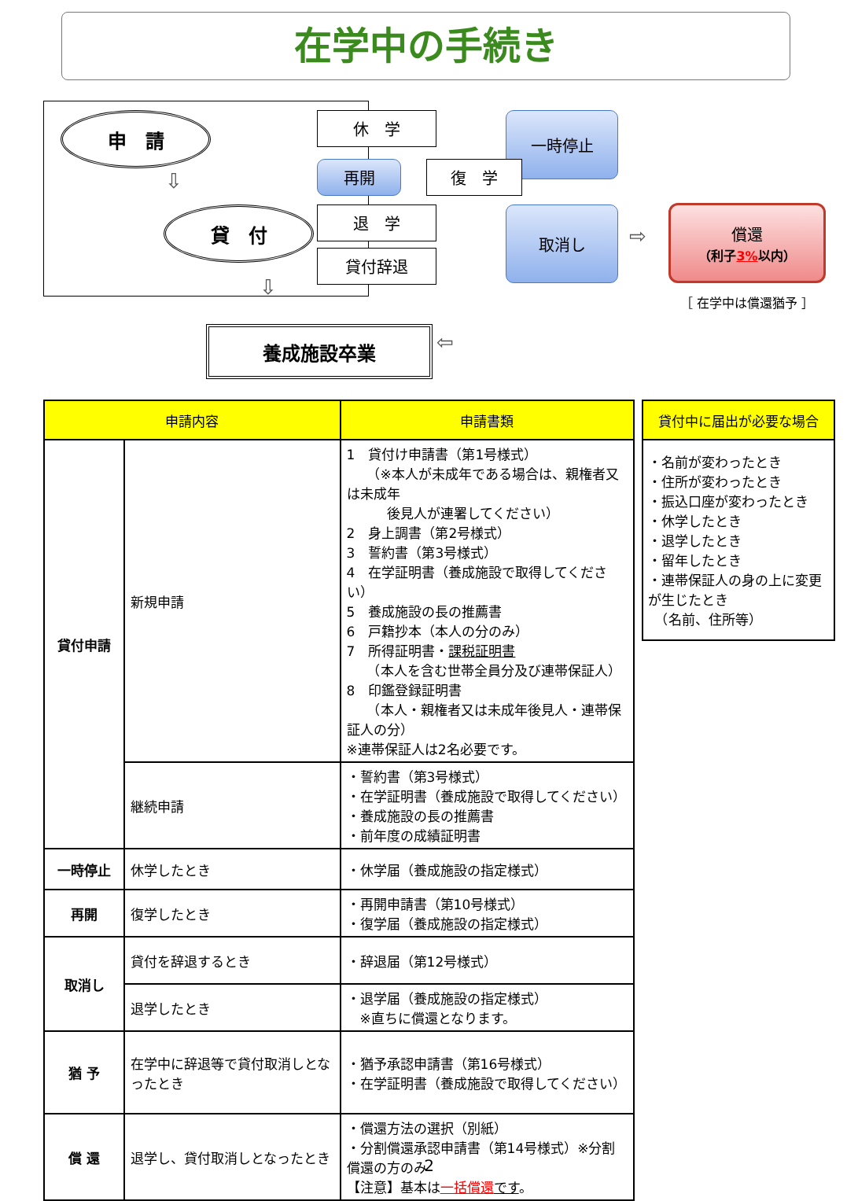在学中の手続き
申　請
⇩
貸　付
⇩
休　学 一時停止
再開 復　学
退　学
貸付辞退
取消し
⇨
償還
（利子3% 以内）
［ 在学中は償還猶予 ］
養成施設卒業 ⇦
| 申請内容 | | 申請書類 |
| --- | --- | --- |
| 貸付申請 | 新規申請 | 1 貸付け申請書（第1号様式） （※本人が未成年である場合は、親権者又は未成年 後見人が連署してください） 2 身上調書（第2号様式） 3 誓約書（第3号様式） 4 在学証明書（養成施設で取得してください） 5 養成施設の長の推薦書 6 戸籍抄本（本人の分のみ） 7 所得証明書・ 課税証明書 （本人を含む世帯全員分及び連帯保証人） 8 印鑑登録証明書 （本人・親権者又は未成年後見人・連帯保証人の分） ※連帯保証人は2名必要です。 |
| | 継続申請 | ・誓約書（第3号様式） ・在学証明書（養成施設で取得してください） ・養成施設の長の推薦書 ・前年度の成績証明書 |
| 一時停止 | 休学したとき | ・休学届（養成施設の指定様式） |
| 再開 | 復学したとき | ・再開申請書（第10号様式） ・復学届（養成施設の指定様式） |
| 取消し | 貸付を辞退するとき | ・辞退届（第12号様式） |
| | 退学したとき | ・退学届（養成施設の指定様式） ※直ちに償還となります。 |
| 猶 予 | 在学中に辞退等で貸付取消しとなったとき | ・猶予承認申請書（第16号様式） ・在学証明書（養成施設で取得してください） |
| 償 還 | 退学し、貸付取消しとなったとき | ・償還方法の選択（別紙） ・分割償還承認申請書（第14号様式）※分割償還の方のみ 【注意】基本は 一括償還 です 。 |
| 貸付中に届出が必要な場合 |
| --- |
| ・名前が変わったとき ・住所が変わったとき ・振込口座が変わったとき ・休学したとき ・退学したとき ・留年したとき ・連帯保証人の身の上に変更が生じたとき （名前、住所等） |
2